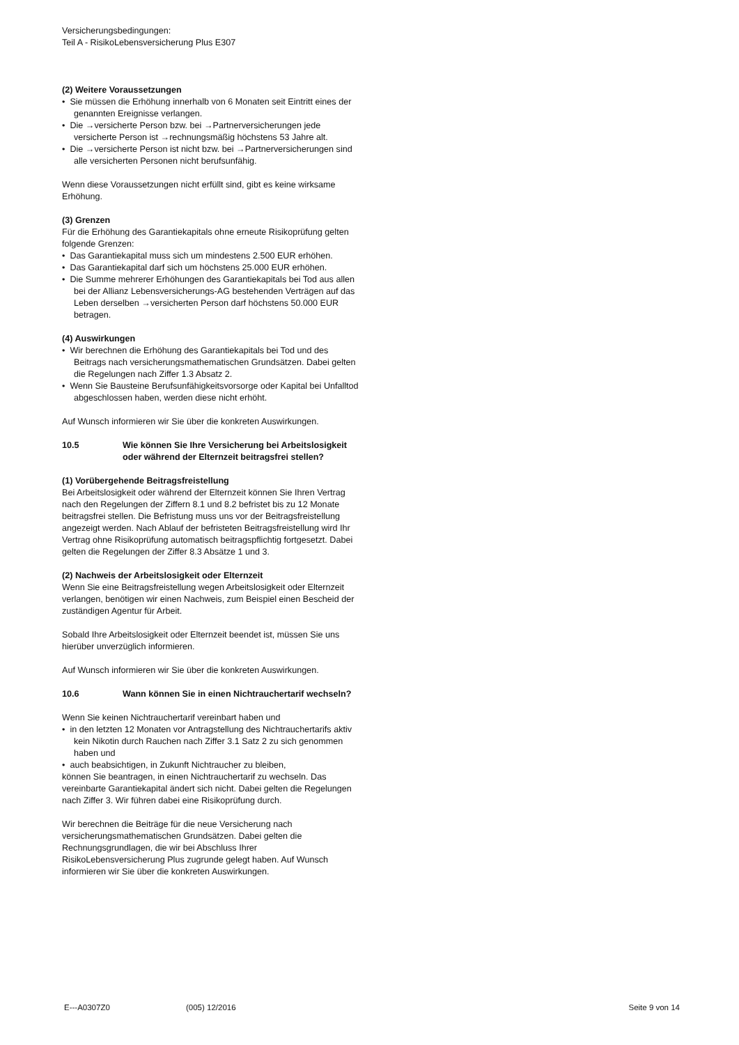Versicherungsbedingungen:
Teil A - RisikoLebensversicherung Plus E307
(2) Weitere Voraussetzungen
• Sie müssen die Erhöhung innerhalb von 6 Monaten seit Eintritt eines der genannten Ereignisse verlangen.
• Die →versicherte Person bzw. bei →Partnerversicherungen jede versicherte Person ist →rechnungsmäßig höchstens 53 Jahre alt.
• Die →versicherte Person ist nicht bzw. bei →Partnerversicherungen sind alle versicherten Personen nicht berufsunfähig.
Wenn diese Voraussetzungen nicht erfüllt sind, gibt es keine wirksame Erhöhung.
(3) Grenzen
Für die Erhöhung des Garantiekapitals ohne erneute Risikoprüfung gelten folgende Grenzen:
• Das Garantiekapital muss sich um mindestens 2.500 EUR erhöhen.
• Das Garantiekapital darf sich um höchstens 25.000 EUR erhöhen.
• Die Summe mehrerer Erhöhungen des Garantiekapitals bei Tod aus allen bei der Allianz Lebensversicherungs-AG bestehenden Verträgen auf das Leben derselben →versicherten Person darf höchstens 50.000 EUR betragen.
(4) Auswirkungen
• Wir berechnen die Erhöhung des Garantiekapitals bei Tod und des Beitrags nach versicherungsmathematischen Grundsätzen. Dabei gelten die Regelungen nach Ziffer 1.3 Absatz 2.
• Wenn Sie Bausteine Berufsunfähigkeitsvorsorge oder Kapital bei Unfalltod abgeschlossen haben, werden diese nicht erhöht.
Auf Wunsch informieren wir Sie über die konkreten Auswirkungen.
10.5 Wie können Sie Ihre Versicherung bei Arbeitslosigkeit oder während der Elternzeit beitragsfrei stellen?
(1) Vorübergehende Beitragsfreistellung
Bei Arbeitslosigkeit oder während der Elternzeit können Sie Ihren Vertrag nach den Regelungen der Ziffern 8.1 und 8.2 befristet bis zu 12 Monate beitragsfrei stellen. Die Befristung muss uns vor der Beitragsfreistellung angezeigt werden. Nach Ablauf der befristeten Beitragsfreistellung wird Ihr Vertrag ohne Risikoprüfung automatisch beitragspflichtig fortgesetzt. Dabei gelten die Regelungen der Ziffer 8.3 Absätze 1 und 3.
(2) Nachweis der Arbeitslosigkeit oder Elternzeit
Wenn Sie eine Beitragsfreistellung wegen Arbeitslosigkeit oder Elternzeit verlangen, benötigen wir einen Nachweis, zum Beispiel einen Bescheid der zuständigen Agentur für Arbeit.
Sobald Ihre Arbeitslosigkeit oder Elternzeit beendet ist, müssen Sie uns hierüber unverzüglich informieren.
Auf Wunsch informieren wir Sie über die konkreten Auswirkungen.
10.6 Wann können Sie in einen Nichtrauchertarif wechseln?
Wenn Sie keinen Nichtrauchertarif vereinbart haben und
• in den letzten 12 Monaten vor Antragstellung des Nichtrauchertarifs aktiv kein Nikotin durch Rauchen nach Ziffer 3.1 Satz 2 zu sich genommen haben und
• auch beabsichtigen, in Zukunft Nichtraucher zu bleiben,
können Sie beantragen, in einen Nichtrauchertarif zu wechseln. Das vereinbarte Garantiekapital ändert sich nicht. Dabei gelten die Regelungen nach Ziffer 3. Wir führen dabei eine Risikoprüfung durch.
Wir berechnen die Beiträge für die neue Versicherung nach versicherungsmathematischen Grundsätzen. Dabei gelten die Rechnungsgrundlagen, die wir bei Abschluss Ihrer RisikoLebensversicherung Plus zugrunde gelegt haben. Auf Wunsch informieren wir Sie über die konkreten Auswirkungen.
E---A0307Z0 (005) 12/2016 Seite 9 von 14